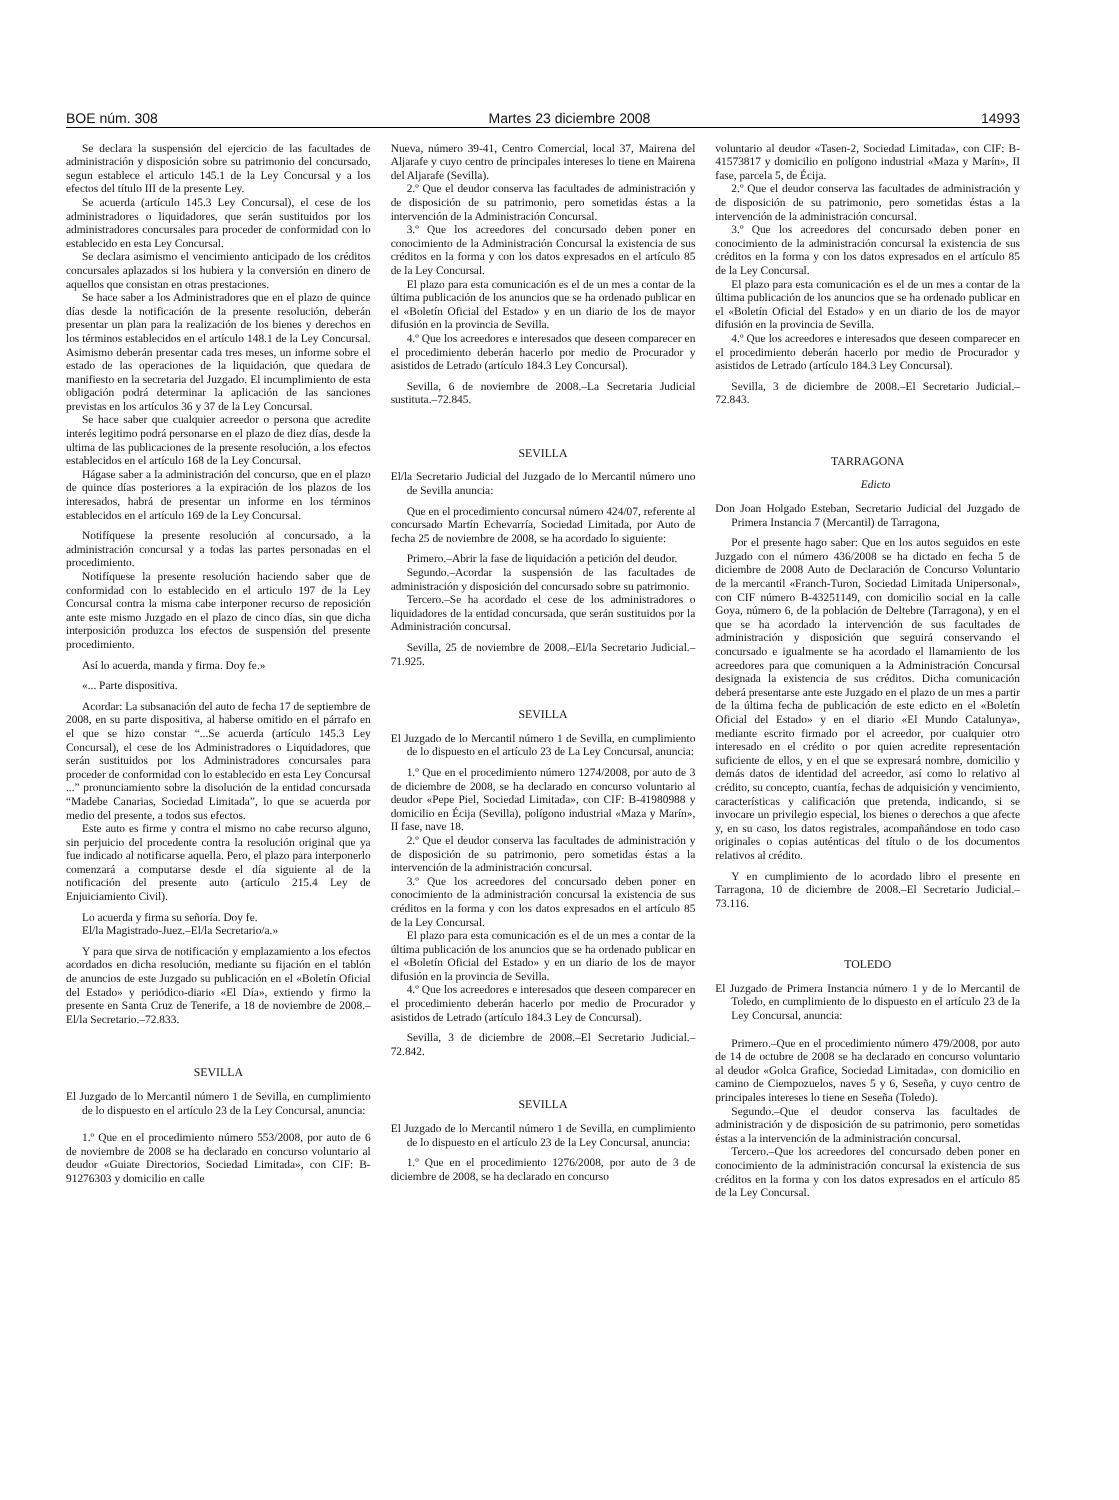BOE núm. 308 Martes 23 diciembre 2008 14993
Se declara la suspensión del ejercicio de las facultades de administración y disposición sobre su patrimonio del concursado, segun establece el articulo 145.1 de la Ley Concursal y a los efectos del título III de la presente Ley.
Se acuerda (artículo 145.3 Ley Concursal), el cese de los administradores o liquidadores, que serán sustituidos por los administradores concursales para proceder de conformidad con lo establecido en esta Ley Concursal.
Se declara asimismo el vencimiento anticipado de los créditos concursales aplazados si los hubiera y la conversión en dinero de aquellos que consistan en otras prestaciones.
Se hace saber a los Administradores que en el plazo de quince días desde la notificación de la presente resolución, deberán presentar un plan para la realización de los bienes y derechos en los términos establecidos en el artículo 148.1 de la Ley Concursal. Asimismo deberán presentar cada tres meses, un informe sobre el estado de las operaciones de la liquidación, que quedara de manifiesto en la secretaria del Juzgado. El incumplimiento de esta obligación podrá determinar la aplicación de las sanciones previstas en los artículos 36 y 37 de la Ley Concursal.
Se hace saber que cualquier acreedor o persona que acredite interés legitimo podrá personarse en el plazo de diez días, desde la ultima de las publicaciones de la presente resolución, a los efectos establecidos en el artículo 168 de la Ley Concursal.
Hágase saber a la administración del concurso, que en el plazo de quince días posteriores a la expiración de los plazos de los interesados, habrá de presentar un informe en los términos establecidos en el artículo 169 de la Ley Concursal.
Notifíquese la presente resolución al concursado, a la administración concursal y a todas las partes personadas en el procedimiento.
Notifíquese la presente resolución haciendo saber que de conformidad con lo establecido en el articulo 197 de la Ley Concursal contra la misma cabe interponer recurso de reposición ante este mismo Juzgado en el plazo de cinco días, sin que dicha interposición produzca los efectos de suspensión del presente procedimiento.
Así lo acuerda, manda y firma. Doy fe.»
«... Parte dispositiva.
Acordar: La subsanación del auto de fecha 17 de septiembre de 2008, en su parte dispositiva, al haberse omitido en el párrafo en el que se hizo constar “...Se acuerda (artículo 145.3 Ley Concursal), el cese de los Administradores o Liquidadores, que serán sustituidos por los Administradores concursales para proceder de conformidad con lo establecido en esta Ley Concursal ...” pronunciamiento sobre la disolución de la entidad concursada “Madebe Canarias, Sociedad Limitada”, lo que se acuerda por medio del presente, a todos sus efectos.
Este auto es firme y contra el mismo no cabe recurso alguno, sin perjuicio del procedente contra la resolución original que ya fue indicado al notificarse aquella. Pero, el plazo para interponerlo comenzará a computarse desde el día siguiente al de la notificación del presente auto (artículo 215.4 Ley de Enjuiciamiento Civil).
Lo acuerda y firma su señoría. Doy fe.
El/la Magistrado-Juez.–El/la Secretario/a.»
Y para que sirva de notificación y emplazamiento a los efectos acordados en dicha resolución, mediante su fijación en el tablón de anuncios de este Juzgado su publicación en el «Boletín Oficial del Estado» y periódico-diario «El Día», extiendo y firmo la presente en Santa Cruz de Tenerife, a 18 de noviembre de 2008.–El/la Secretario.–72.833.
SEVILLA
El Juzgado de lo Mercantil número 1 de Sevilla, en cumplimiento de lo dispuesto en el artículo 23 de la Ley Concursal, anuncia:
1.º Que en el procedimiento número 553/2008, por auto de 6 de noviembre de 2008 se ha declarado en concurso voluntario al deudor «Guiate Directorios, Sociedad Limitada», con CIF: B-91276303 y domicilio en calle
Nueva, número 39-41, Centro Comercial, local 37, Mairena del Aljarafe y cuyo centro de principales intereses lo tiene en Mairena del Aljarafe (Sevilla).
2.º Que el deudor conserva las facultades de administración y de disposición de su patrimonio, pero sometidas éstas a la intervención de la Administración Concursal.
3.º Que los acreedores del concursado deben poner en conocimiento de la Administración Concursal la existencia de sus créditos en la forma y con los datos expresados en el artículo 85 de la Ley Concursal.
El plazo para esta comunicación es el de un mes a contar de la última publicación de los anuncios que se ha ordenado publicar en el «Boletín Oficial del Estado» y en un diario de los de mayor difusión en la provincia de Sevilla.
4.º Que los acreedores e interesados que deseen comparecer en el procedimiento deberán hacerlo por medio de Procurador y asistidos de Letrado (artículo 184.3 Ley Concursal).
Sevilla, 6 de noviembre de 2008.–La Secretaria Judicial sustituta.–72.845.
SEVILLA
El/la Secretario Judicial del Juzgado de lo Mercantil número uno de Sevilla anuncia:
Que en el procedimiento concursal número 424/07, referente al concursado Martín Echevarría, Sociedad Limitada, por Auto de fecha 25 de noviembre de 2008, se ha acordado lo siguiente:
Primero.–Abrir la fase de liquidación a petición del deudor.
Segundo.–Acordar la suspensión de las facultades de administración y disposición del concursado sobre su patrimonio.
Tercero.–Se ha acordado el cese de los administradores o liquidadores de la entidad concursada, que serán sustituidos por la Administración concursal.
Sevilla, 25 de noviembre de 2008.–El/la Secretario Judicial.–71.925.
SEVILLA
El Juzgado de lo Mercantil número 1 de Sevilla, en cumplimiento de lo dispuesto en el artículo 23 de La Ley Concursal, anuncia:
1.º Que en el procedimiento número 1274/2008, por auto de 3 de diciembre de 2008, se ha declarado en concurso voluntario al deudor «Pepe Piel, Sociedad Limitada», con CIF: B-41980988 y domicilio en Écija (Sevilla), polígono industrial «Maza y Marín», II fase, nave 18.
2.º Que el deudor conserva las facultades de administración y de disposición de su patrimonio, pero sometidas éstas a la intervención de la administración concursal.
3.º Que los acreedores del concursado deben poner en conocimiento de la administración concursal la existencia de sus créditos en la forma y con los datos expresados en el artículo 85 de la Ley Concursal.
El plazo para esta comunicación es el de un mes a contar de la última publicación de los anuncios que se ha ordenado publicar en el «Boletín Oficial del Estado» y en un diario de los de mayor difusión en la provincia de Sevilla.
4.º Que los acreedores e interesados que deseen comparecer en el procedimiento deberán hacerlo por medio de Procurador y asistidos de Letrado (artículo 184.3 Ley de Concursal).
Sevilla, 3 de diciembre de 2008.–El Secretario Judicial.–72.842.
SEVILLA
El Juzgado de lo Mercantil número 1 de Sevilla, en cumplimiento de lo dispuesto en el artículo 23 de la Ley Concursal, anuncia:
1.º Que en el procedimiento 1276/2008, por auto de 3 de diciembre de 2008, se ha declarado en concurso
voluntario al deudor «Tasen-2, Sociedad Limitada», con CIF: B-41573817 y domicilio en polígono industrial «Maza y Marín», II fase, parcela 5, de Écija.
2.º Que el deudor conserva las facultades de administración y de disposición de su patrimonio, pero sometidas éstas a la intervención de la administración concursal.
3.º Que los acreedores del concursado deben poner en conocimiento de la administración concursal la existencia de sus créditos en la forma y con los datos expresados en el artículo 85 de la Ley Concursal.
El plazo para esta comunicación es el de un mes a contar de la última publicación de los anuncios que se ha ordenado publicar en el «Boletín Oficial del Estado» y en un diario de los de mayor difusión en la provincia de Sevilla.
4.º Que los acreedores e interesados que deseen comparecer en el procedimiento deberán hacerlo por medio de Procurador y asistidos de Letrado (artículo 184.3 Ley Concursal).
Sevilla, 3 de diciembre de 2008.–El Secretario Judicial.–72.843.
TARRAGONA
Edicto
Don Joan Holgado Esteban, Secretario Judicial del Juzgado de Primera Instancia 7 (Mercantil) de Tarragona,
Por el presente hago saber: Que en los autos seguidos en este Juzgado con el número 436/2008 se ha dictado en fecha 5 de diciembre de 2008 Auto de Declaración de Concurso Voluntario de la mercantil «Franch-Turon, Sociedad Limitada Unipersonal», con CIF número B-43251149, con domicilio social en la calle Goya, número 6, de la población de Deltebre (Tarragona), y en el que se ha acordado la intervención de sus facultades de administración y disposición que seguirá conservando el concursado e igualmente se ha acordado el llamamiento de los acreedores para que comuniquen a la Administración Concursal designada la existencia de sus créditos. Dicha comunicación deberá presentarse ante este Juzgado en el plazo de un mes a partir de la última fecha de publicación de este edicto en el «Boletín Oficial del Estado» y en el diario «El Mundo Catalunya», mediante escrito firmado por el acreedor, por cualquier otro interesado en el crédito o por quien acredite representación suficiente de ellos, y en el que se expresará nombre, domicilio y demás datos de identidad del acreedor, así como lo relativo al crédito, su concepto, cuantía, fechas de adquisición y vencimiento, características y calificación que pretenda, indicando, si se invocare un privilegio especial, los bienes o derechos a que afecte y, en su caso, los datos registrales, acompañándose en todo caso originales o copias auténticas del título o de los documentos relativos al crédito.
Y en cumplimiento de lo acordado libro el presente en Tarragona, 10 de diciembre de 2008.–El Secretario Judicial.–73.116.
TOLEDO
El Juzgado de Primera Instancia número 1 y de lo Mercantil de Toledo, en cumplimiento de lo dispuesto en el artículo 23 de la Ley Concursal, anuncia:
Primero.–Que en el procedimiento número 479/2008, por auto de 14 de octubre de 2008 se ha declarado en concurso voluntario al deudor «Golca Grafice, Sociedad Limitada», con domicilio en camino de Ciempozuelos, naves 5 y 6, Seseña, y cuyo centro de principales intereses lo tiene en Seseña (Toledo).
Segundo.–Que el deudor conserva las facultades de administración y de disposición de su patrimonio, pero sometidas éstas a la intervención de la administración concursal.
Tercero.–Que los acreedores del concursado deben poner en conocimiento de la administración concursal la existencia de sus créditos en la forma y con los datos expresados en el artículo 85 de la Ley Concursal.